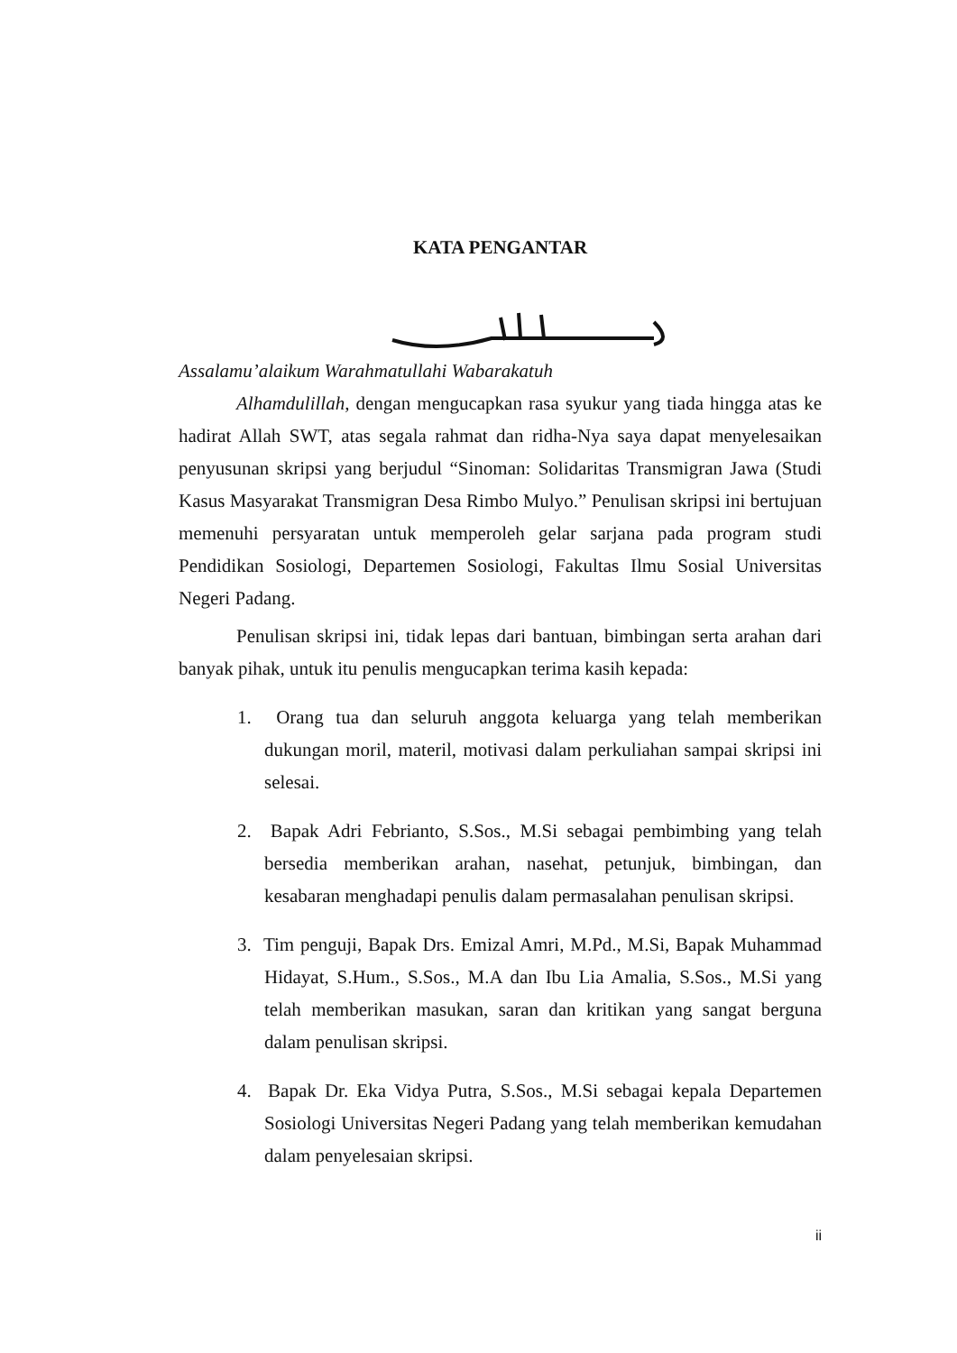KATA PENGANTAR
Assalamu’alaikum Warahmatullahi Wabarakatuh
Alhamdulillah, dengan mengucapkan rasa syukur yang tiada hingga atas ke hadirat Allah SWT, atas segala rahmat dan ridha-Nya saya dapat menyelesaikan penyusunan skripsi yang berjudul “Sinoman: Solidaritas Transmigran Jawa (Studi Kasus Masyarakat Transmigran Desa Rimbo Mulyo.” Penulisan skripsi ini bertujuan memenuhi persyaratan untuk memperoleh gelar sarjana pada program studi Pendidikan Sosiologi, Departemen Sosiologi, Fakultas Ilmu Sosial Universitas Negeri Padang.
Penulisan skripsi ini, tidak lepas dari bantuan, bimbingan serta arahan dari banyak pihak, untuk itu penulis mengucapkan terima kasih kepada:
1. Orang tua dan seluruh anggota keluarga yang telah memberikan dukungan moril, materil, motivasi dalam perkuliahan sampai skripsi ini selesai.
2. Bapak Adri Febrianto, S.Sos., M.Si sebagai pembimbing yang telah bersedia memberikan arahan, nasehat, petunjuk, bimbingan, dan kesabaran menghadapi penulis dalam permasalahan penulisan skripsi.
3. Tim penguji, Bapak Drs. Emizal Amri, M.Pd., M.Si, Bapak Muhammad Hidayat, S.Hum., S.Sos., M.A dan Ibu Lia Amalia, S.Sos., M.Si yang telah memberikan masukan, saran dan kritikan yang sangat berguna dalam penulisan skripsi.
4. Bapak Dr. Eka Vidya Putra, S.Sos., M.Si sebagai kepala Departemen Sosiologi Universitas Negeri Padang yang telah memberikan kemudahan dalam penyelesaian skripsi.
ii